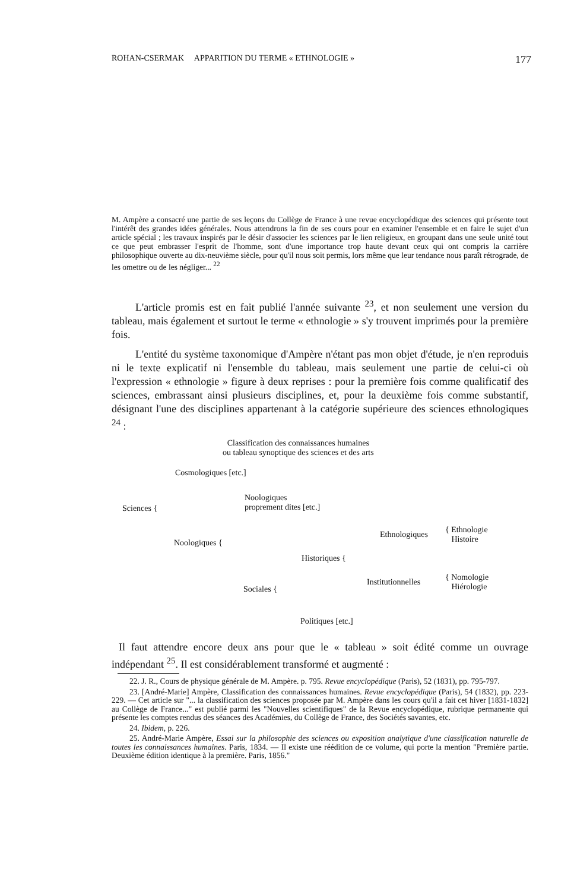ROHAN-CSERMAK APPARITION DU TERME « ETHNOLOGIE » 177
M. Ampère a consacré une partie de ses leçons du Collège de France à une revue encyclopédique des sciences qui présente tout l'intérêt des grandes idées générales. Nous attendrons la fin de ses cours pour en examiner l'ensemble et en faire le sujet d'un article spécial ; les travaux inspirés par le désir d'associer les sciences par le lien religieux, en groupant dans une seule unité tout ce que peut embrasser l'esprit de l'homme, sont d'une importance trop haute devant ceux qui ont compris la carrière philosophique ouverte au dix-neuvième siècle, pour qu'il nous soit permis, lors même que leur tendance nous paraît rétrograde, de les omettre ou de les négliger... <sup>22</sup>
L'article promis est en fait publié l'année suivante <sup>23</sup>, et non seulement une version du tableau, mais également et surtout le terme « ethnologie » s'y trouvent imprimés pour la première fois.
L'entité du système taxonomique d'Ampère n'étant pas mon objet d'étude, je n'en reproduis ni le texte explicatif ni l'ensemble du tableau, mais seulement une partie de celui-ci où l'expression « ethnologie » figure à deux reprises : pour la première fois comme qualificatif des sciences, embrassant ainsi plusieurs disciplines, et, pour la deuxième fois comme substantif, désignant l'une des disciplines appartenant à la catégorie supérieure des sciences ethnologiques <sup>24</sup> :
Classification des connaissances humaines
ou tableau synoptique des sciences et des arts
Cosmologiques [etc.]
Sciences {
Noologiques
proprement dites [etc.]
Noologiques {
Ethnologiques
{ Ethnologie
Histoire
Historiques {
Institutionnelles
{ Nomologie
Hiérologie
Sociales {
Politiques [etc.]
Il faut attendre encore deux ans pour que le « tableau » soit édité comme un ouvrage indépendant <sup>25</sup>. Il est considérablement transformé et augmenté :
22. J. R., Cours de physique générale de M. Ampère. p. 795. Revue encyclopédique (Paris), 52 (1831), pp. 795-797.
23. [André-Marie] Ampère, Classification des connaissances humaines. Revue encyclopédique (Paris), 54 (1832), pp. 223-229. — Cet article sur "... la classification des sciences proposée par M. Ampère dans les cours qu'il a fait cet hiver [1831-1832] au Collège de France..." est publié parmi les "Nouvelles scientifiques" de la Revue encyclopédique, rubrique permanente qui présente les comptes rendus des séances des Académies, du Collège de France, des Sociétés savantes, etc.
24. Ibidem, p. 226.
25. André-Marie Ampère, Essai sur la philosophie des sciences ou exposition analytique d'une classification naturelle de toutes les connaissances humaines. Paris, 1834. — Il existe une réédition de ce volume, qui porte la mention "Première partie. Deuxième édition identique à la première. Paris, 1856."